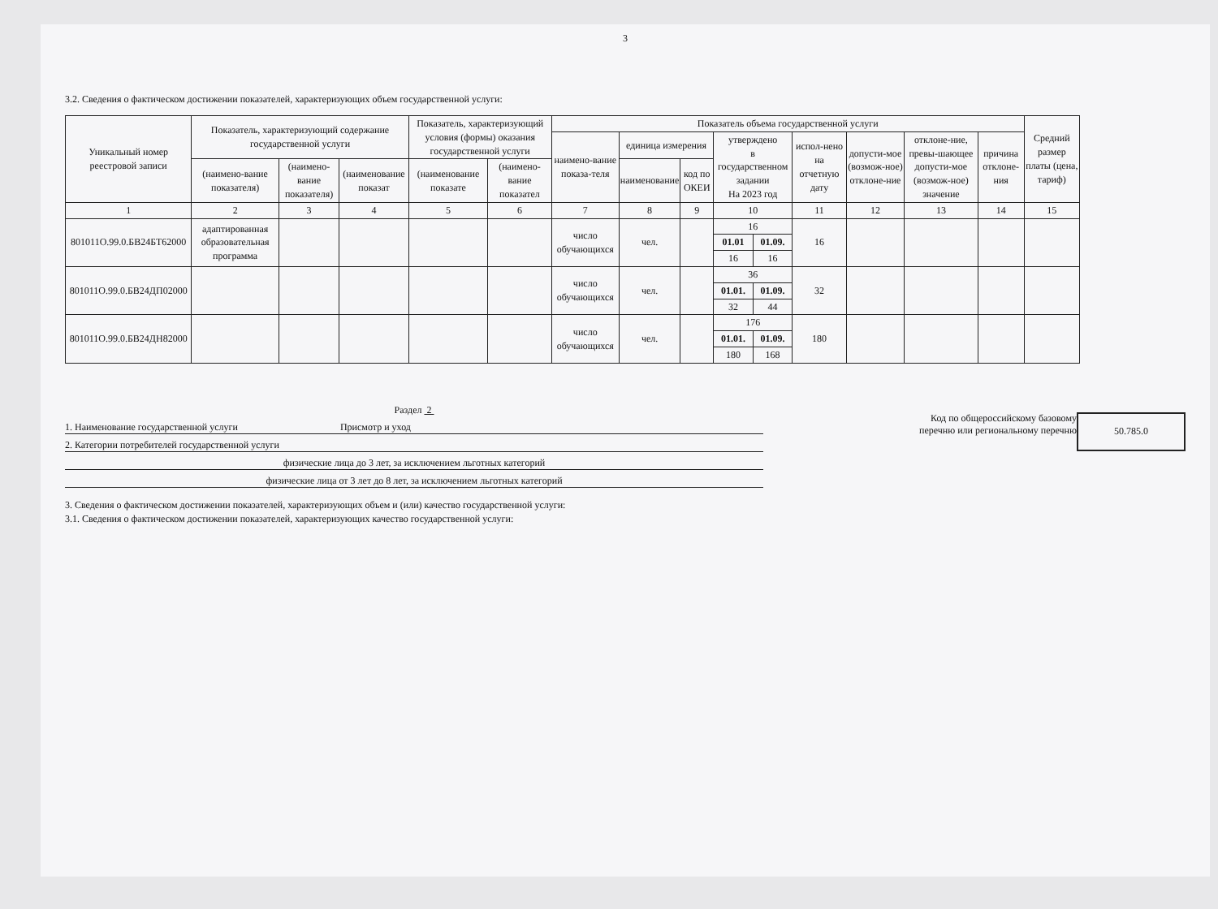3
3.2. Сведения о фактическом достижении показателей, характеризующих объем государственной услуги:
| Уникальный номер реестровой записи | Показатель, характеризующий содержание государственной услуги | | | Показатель, характеризующий условия (формы) оказания государственной услуги | | Показатель объема государственной услуги | | | | | | | | | Средний размер платы (цена, тариф) |
| --- | --- | --- | --- | --- | --- | --- | --- | --- | --- | --- | --- | --- | --- | --- | --- |
| | | | | | | наимено-вание показа-теля | единица измерения | | утверждено в государственном задании На 2023 год | | испол-нено на отчетную дату | допусти-мое (возмож-ное) отклоне-ние | отклоне-ние, превы-шающее допусти-мое (возмож-ное) значение | причина отклоне-ния | |
| | (наимено-вание показателя) | (наимено-вание показателя) | (наименование показат | (наименование показате | (наимено-вание показател | | наименование | код по ОКЕИ | | | | | | | |
| 1 | 2 | 3 | 4 | 5 | 6 | 7 | 8 | 9 | 10 | | 11 | 12 | 13 | 14 | 15 |
| 801011О.99.0.БВ24БТ62000 | адаптированная образовательная программа | | | | | число обучающихся | чел. | | 16 | | 16 | | | | |
| | | | | | | | | | 01.01 | 01.09. | | | | | |
| | | | | | | | | | 16 | 16 | | | | | |
| 801011О.99.0.БВ24ДП02000 | | | | | | число обучающихся | чел. | | 36 | | 32 | | | | |
| | | | | | | | | | 01.01. | 01.09. | | | | | |
| | | | | | | | | | 32 | 44 | | | | | |
| 801011О.99.0.БВ24ДН82000 | | | | | | число обучающихся | чел. | | 176 | | 180 | | | | |
| | | | | | | | | | 01.01. | 01.09. | | | | | |
| | | | | | | | | | 180 | 168 | | | | | |
Раздел 2
1. Наименование государственной услуги Присмотр и уход
2. Категории потребителей государственной услуги
физические лица до 3 лет, за исключением льготных категорий
физические лица от 3 лет до 8 лет, за исключением льготных категорий
Код по общероссийскому базовому перечню или региональному перечню
50.785.0
3. Сведения о фактическом достижении показателей, характеризующих объем и (или) качество государственной услуги:
3.1. Сведения о фактическом достижении показателей, характеризующих качество государственной услуги: